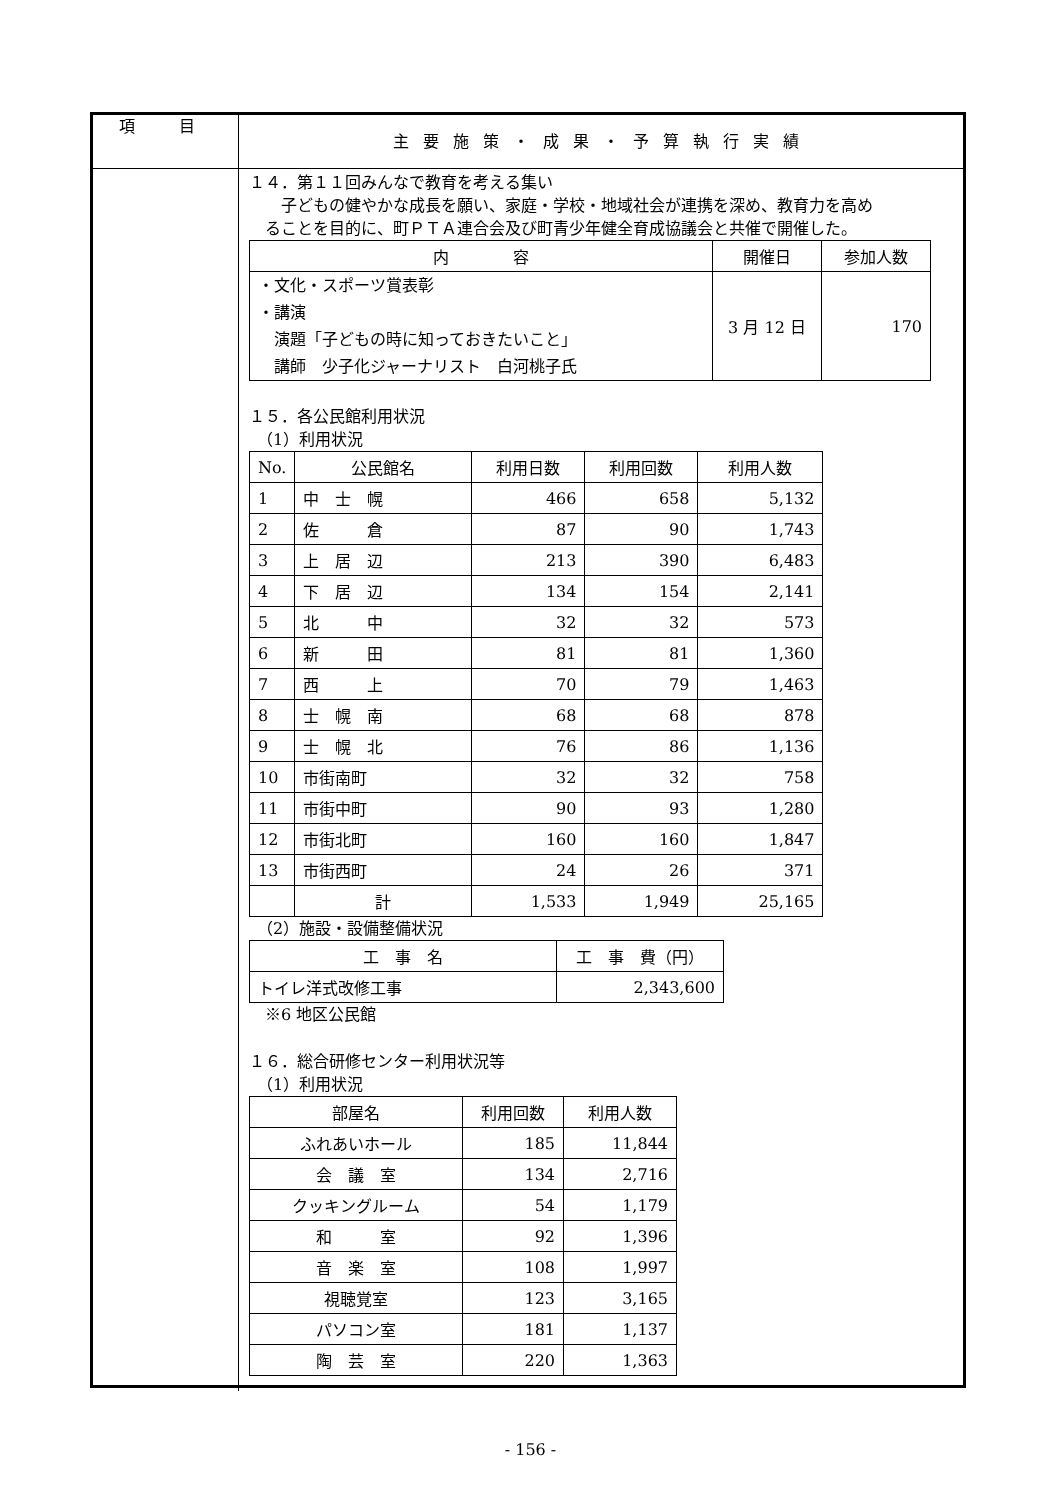| 項 目 | 主要施策・成果・予算執行実績 |
| | １４．第１１回みんなで教育を考える集い 子どもの健やかな成長を願い、家庭・学校・地域社会が連携を深め、教育力を高め ることを目的に、町ＰＴＡ連合会及び町青少年健全育成協議会と共催で開催した。 / 内 容 / 開催日 / 参加人数 / / --- / --- / --- / / ・文化・スポーツ賞表彰 ・講演 演題「子どもの時に知っておきたいこと」 講師 少子化ジャーナリスト 白河桃子氏 / 3 月 12 日 / 170 / １５．各公民館利用状況 （1）利用状況 / No. / 公民館名 / 利用日数 / 利用回数 / 利用人数 / / --- / --- / --- / --- / --- / / 1 / 中 士 幌 / 466 / 658 / 5,132 / / 2 / 佐 倉 / 87 / 90 / 1,743 / / 3 / 上 居 辺 / 213 / 390 / 6,483 / / 4 / 下 居 辺 / 134 / 154 / 2,141 / / 5 / 北 中 / 32 / 32 / 573 / / 6 / 新 田 / 81 / 81 / 1,360 / / 7 / 西 上 / 70 / 79 / 1,463 / / 8 / 士 幌 南 / 68 / 68 / 878 / / 9 / 士 幌 北 / 76 / 86 / 1,136 / / 10 / 市街南町 / 32 / 32 / 758 / / 11 / 市街中町 / 90 / 93 / 1,280 / / 12 / 市街北町 / 160 / 160 / 1,847 / / 13 / 市街西町 / 24 / 26 / 371 / / / 計 / 1,533 / 1,949 / 25,165 / （2）施設・設備整備状況 / 工 事 名 / 工 事 費（円） / / --- / --- / / トイレ洋式改修工事 / 2,343,600 / ※6 地区公民館 １６．総合研修センター利用状況等 （1）利用状況 / 部屋名 / 利用回数 / 利用人数 / / --- / --- / --- / / ふれあいホール / 185 / 11,844 / / 会 議 室 / 134 / 2,716 / / クッキングルーム / 54 / 1,179 / / 和 室 / 92 / 1,396 / / 音 楽 室 / 108 / 1,997 / / 視聴覚室 / 123 / 3,165 / / パソコン室 / 181 / 1,137 / / 陶 芸 室 / 220 / 1,363 / |
- 156 -